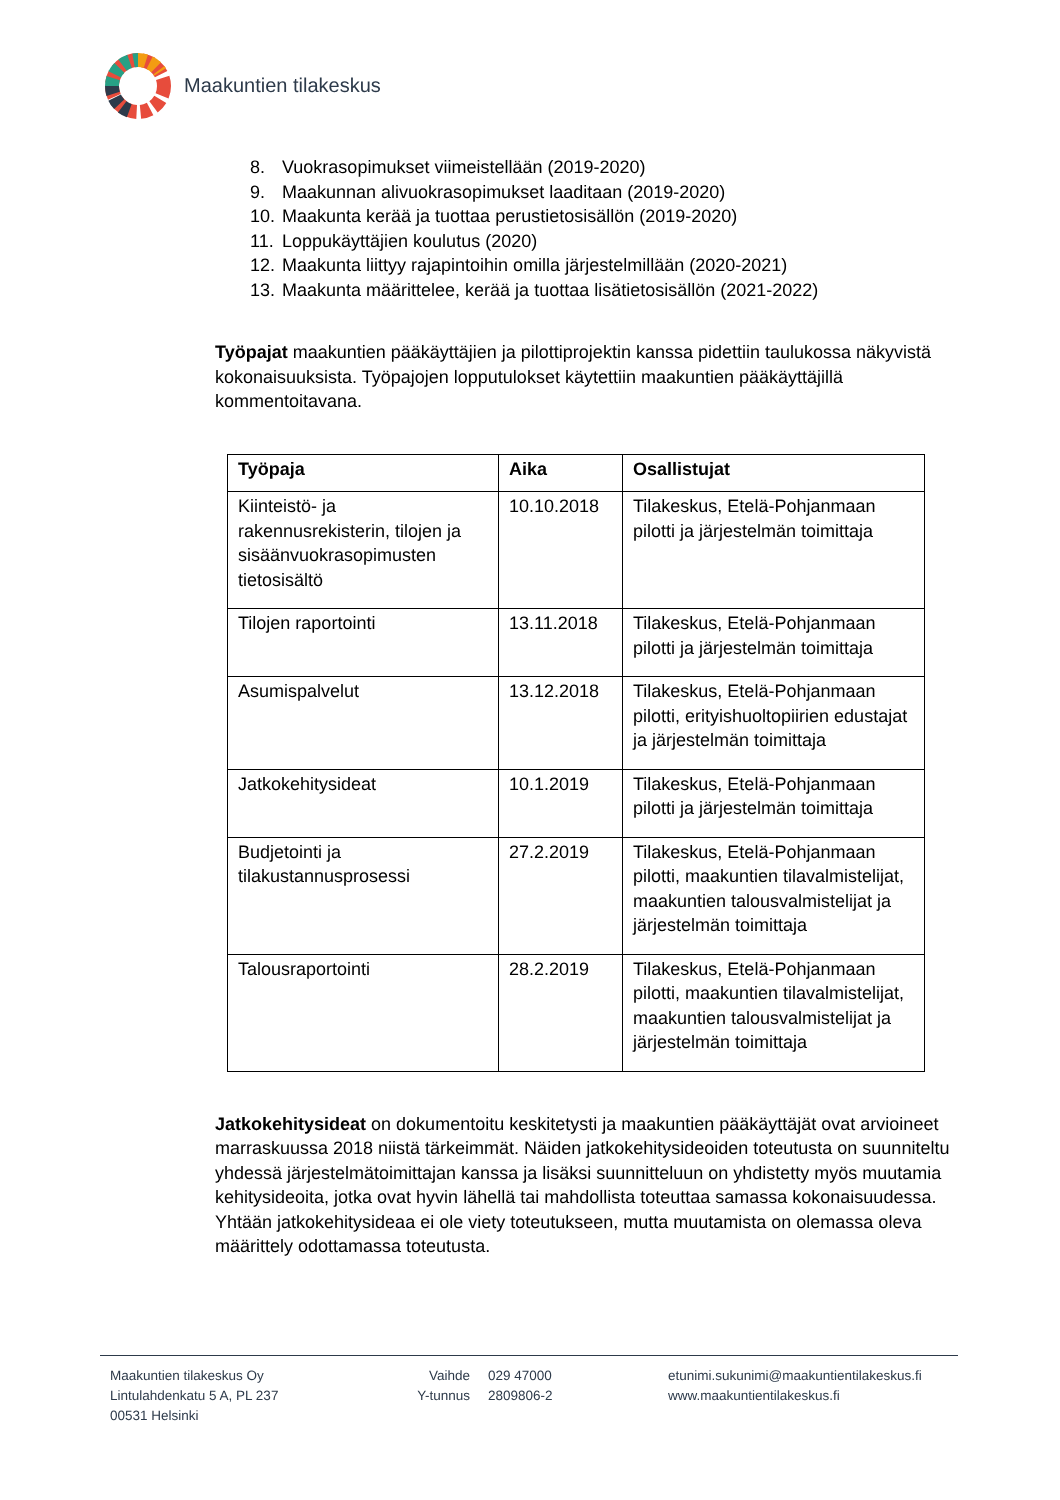Maakuntien tilakeskus
8. Vuokrasopimukset viimeistellään (2019-2020)
9. Maakunnan alivuokrasopimukset laaditaan (2019-2020)
10. Maakunta kerää ja tuottaa perustietosisällön (2019-2020)
11. Loppukäyttäjien koulutus (2020)
12. Maakunta liittyy rajapintoihin omilla järjestelmillään (2020-2021)
13. Maakunta määrittelee, kerää ja tuottaa lisätietosisällön (2021-2022)
Työpajat maakuntien pääkäyttäjien ja pilottiprojektin kanssa pidettiin taulukossa näkyvistä kokonaisuuksista. Työpajojen lopputulokset käytettiin maakuntien pääkäyttäjillä kommentoitavana.
| Työpaja | Aika | Osallistujat |
| --- | --- | --- |
| Kiinteistö- ja rakennusrekisterin, tilojen ja sisäänvuokrasopimusten tietosisältö | 10.10.2018 | Tilakeskus, Etelä-Pohjanmaan pilotti ja järjestelmän toimittaja |
| Tilojen raportointi | 13.11.2018 | Tilakeskus, Etelä-Pohjanmaan pilotti ja järjestelmän toimittaja |
| Asumispalvelut | 13.12.2018 | Tilakeskus, Etelä-Pohjanmaan pilotti, erityishuoltopiirien edustajat ja järjestelmän toimittaja |
| Jatkokehitysideat | 10.1.2019 | Tilakeskus, Etelä-Pohjanmaan pilotti ja järjestelmän toimittaja |
| Budjetointi ja tilakustannusprosessi | 27.2.2019 | Tilakeskus, Etelä-Pohjanmaan pilotti, maakuntien tilavalmistelijat, maakuntien talousvalmistelijat ja järjestelmän toimittaja |
| Talousraportointi | 28.2.2019 | Tilakeskus, Etelä-Pohjanmaan pilotti, maakuntien tilavalmistelijat, maakuntien talousvalmistelijat ja järjestelmän toimittaja |
Jatkokehitysideat on dokumentoitu keskitetysti ja maakuntien pääkäyttäjät ovat arvioineet marraskuussa 2018 niistä tärkeimmät. Näiden jatkokehitysideoiden toteutusta on suunniteltu yhdessä järjestelmätoimittajan kanssa ja lisäksi suunnitteluun on yhdistetty myös muutamia kehitysideoita, jotka ovat hyvin lähellä tai mahdollista toteuttaa samassa kokonaisuudessa. Yhtään jatkokehitysideaa ei ole viety toteutukseen, mutta muutamista on olemassa oleva määrittely odottamassa toteutusta.
Maakuntien tilakeskus Oy
Lintulahdenkatu 5 A, PL 237
00531 Helsinki
Vaihde
Y-tunnus
029 47000
2809806-2
etunimi.sukunimi@maakuntientilakeskus.fi
www.maakuntientilakeskus.fi